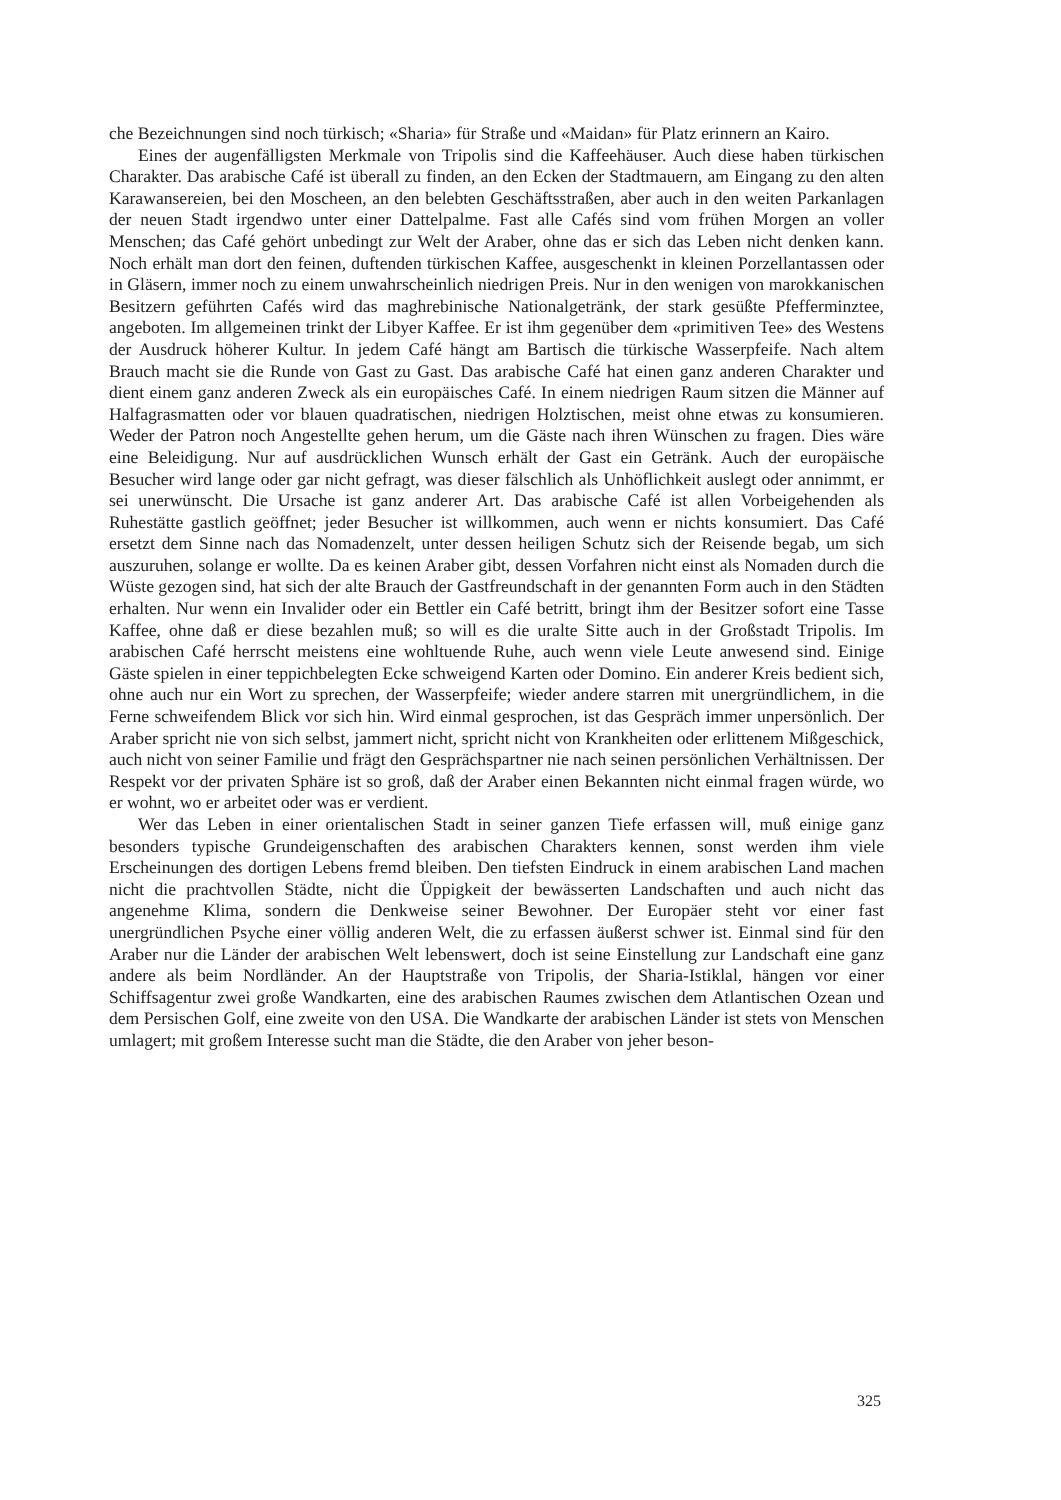che Bezeichnungen sind noch türkisch; «Sharia» für Straße und «Maidan» für Platz erinnern an Kairo.
Eines der augenfälligsten Merkmale von Tripolis sind die Kaffeehäuser. Auch diese haben türkischen Charakter. Das arabische Café ist überall zu finden, an den Ecken der Stadtmauern, am Eingang zu den alten Karawansereien, bei den Moscheen, an den belebten Geschäftsstraßen, aber auch in den weiten Parkanlagen der neuen Stadt irgendwo unter einer Dattelpalme. Fast alle Cafés sind vom frühen Morgen an voller Menschen; das Café gehört unbedingt zur Welt der Araber, ohne das er sich das Leben nicht denken kann. Noch erhält man dort den feinen, duftenden türkischen Kaffee, ausgeschenkt in kleinen Porzellantassen oder in Gläsern, immer noch zu einem unwahrscheinlich niedrigen Preis. Nur in den wenigen von marokkanischen Besitzern geführten Cafés wird das maghrebinische Nationalgetränk, der stark gesüßte Pfefferminztee, angeboten. Im allgemeinen trinkt der Libyer Kaffee. Er ist ihm gegenüber dem «primitiven Tee» des Westens der Ausdruck höherer Kultur. In jedem Café hängt am Bartisch die türkische Wasserpfeife. Nach altem Brauch macht sie die Runde von Gast zu Gast. Das arabische Café hat einen ganz anderen Charakter und dient einem ganz anderen Zweck als ein europäisches Café. In einem niedrigen Raum sitzen die Männer auf Halfagrasmatten oder vor blauen quadratischen, niedrigen Holztischen, meist ohne etwas zu konsumieren. Weder der Patron noch Angestellte gehen herum, um die Gäste nach ihren Wünschen zu fragen. Dies wäre eine Beleidigung. Nur auf ausdrücklichen Wunsch erhält der Gast ein Getränk. Auch der europäische Besucher wird lange oder gar nicht gefragt, was dieser fälschlich als Unhöflichkeit auslegt oder annimmt, er sei unerwünscht. Die Ursache ist ganz anderer Art. Das arabische Café ist allen Vorbeigehenden als Ruhestätte gastlich geöffnet; jeder Besucher ist willkommen, auch wenn er nichts konsumiert. Das Café ersetzt dem Sinne nach das Nomadenzelt, unter dessen heiligen Schutz sich der Reisende begab, um sich auszuruhen, solange er wollte. Da es keinen Araber gibt, dessen Vorfahren nicht einst als Nomaden durch die Wüste gezogen sind, hat sich der alte Brauch der Gastfreundschaft in der genannten Form auch in den Städten erhalten. Nur wenn ein Invalider oder ein Bettler ein Café betritt, bringt ihm der Besitzer sofort eine Tasse Kaffee, ohne daß er diese bezahlen muß; so will es die uralte Sitte auch in der Großstadt Tripolis. Im arabischen Café herrscht meistens eine wohltuende Ruhe, auch wenn viele Leute anwesend sind. Einige Gäste spielen in einer teppichbelegten Ecke schweigend Karten oder Domino. Ein anderer Kreis bedient sich, ohne auch nur ein Wort zu sprechen, der Wasserpfeife; wieder andere starren mit unergründlichem, in die Ferne schweifendem Blick vor sich hin. Wird einmal gesprochen, ist das Gespräch immer unpersönlich. Der Araber spricht nie von sich selbst, jammert nicht, spricht nicht von Krankheiten oder erlittenem Mißgeschick, auch nicht von seiner Familie und frägt den Gesprächspartner nie nach seinen persönlichen Verhältnissen. Der Respekt vor der privaten Sphäre ist so groß, daß der Araber einen Bekannten nicht einmal fragen würde, wo er wohnt, wo er arbeitet oder was er verdient.
Wer das Leben in einer orientalischen Stadt in seiner ganzen Tiefe erfassen will, muß einige ganz besonders typische Grundeigenschaften des arabischen Charakters kennen, sonst werden ihm viele Erscheinungen des dortigen Lebens fremd bleiben. Den tiefsten Eindruck in einem arabischen Land machen nicht die prachtvollen Städte, nicht die Üppigkeit der bewässerten Landschaften und auch nicht das angenehme Klima, sondern die Denkweise seiner Bewohner. Der Europäer steht vor einer fast unergründlichen Psyche einer völlig anderen Welt, die zu erfassen äußerst schwer ist. Einmal sind für den Araber nur die Länder der arabischen Welt lebenswert, doch ist seine Einstellung zur Landschaft eine ganz andere als beim Nordländer. An der Hauptstraße von Tripolis, der Sharia-Istiklal, hängen vor einer Schiffsagentur zwei große Wandkarten, eine des arabischen Raumes zwischen dem Atlantischen Ozean und dem Persischen Golf, eine zweite von den USA. Die Wandkarte der arabischen Länder ist stets von Menschen umlagert; mit großem Interesse sucht man die Städte, die den Araber von jeher beson-
325